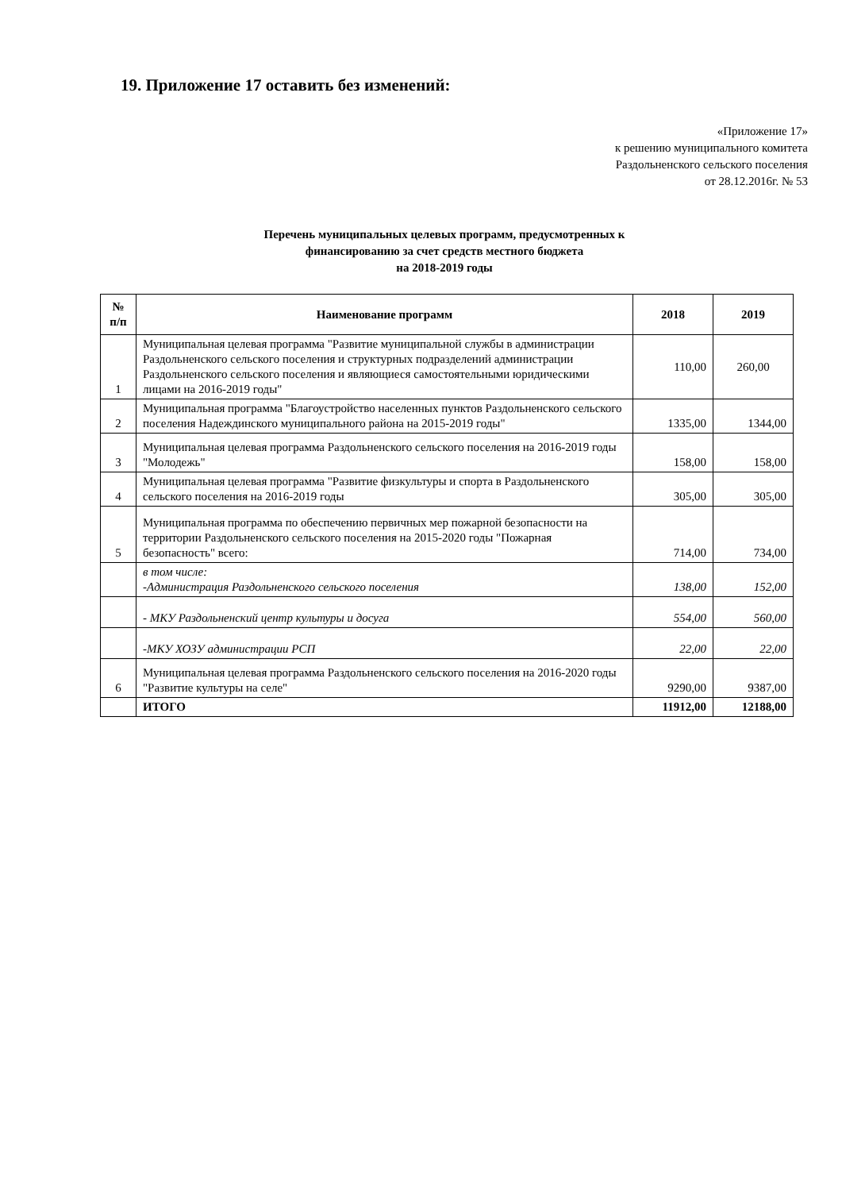19. Приложение 17 оставить без изменений:
«Приложение 17»
к решению муниципального комитета
Раздольненского сельского поселения
от 28.12.2016г. № 53
Перечень муниципальных целевых программ, предусмотренных к
финансированию за счет средств местного бюджета
на 2018-2019 годы
| № п/п | Наименование программ | 2018 | 2019 |
| --- | --- | --- | --- |
| 1 | Муниципальная целевая программа "Развитие муниципальной службы в администрации Раздольненского сельского поселения и структурных подразделений администрации Раздольненского сельского поселения и являющиеся самостоятельными юридическими лицами на 2016-2019 годы" | 110,00 | 260,00 |
| 2 | Муниципальная программа "Благоустройство населенных пунктов Раздольненского сельского поселения Надеждинского муниципального района на 2015-2019 годы" | 1335,00 | 1344,00 |
| 3 | Муниципальная целевая программа Раздольненского сельского поселения на 2016-2019 годы "Молодежь" | 158,00 | 158,00 |
| 4 | Муниципальная целевая программа "Развитие физкультуры и спорта в Раздольненского сельского поселения на 2016-2019 годы | 305,00 | 305,00 |
| 5 | Муниципальная программа по обеспечению первичных мер пожарной безопасности на территории Раздольненского сельского поселения на 2015-2020 годы "Пожарная безопасность" всего: | 714,00 | 734,00 |
| | в том числе: -Администрация Раздольненского сельского поселения | 138,00 | 152,00 |
| | - МКУ Раздольненский центр культуры и досуга | 554,00 | 560,00 |
| | -МКУ ХОЗУ администрации РСП | 22,00 | 22,00 |
| 6 | Муниципальная целевая программа Раздольненского сельского поселения на 2016-2020 годы "Развитие культуры на селе" | 9290,00 | 9387,00 |
| | ИТОГО | 11912,00 | 12188,00 |